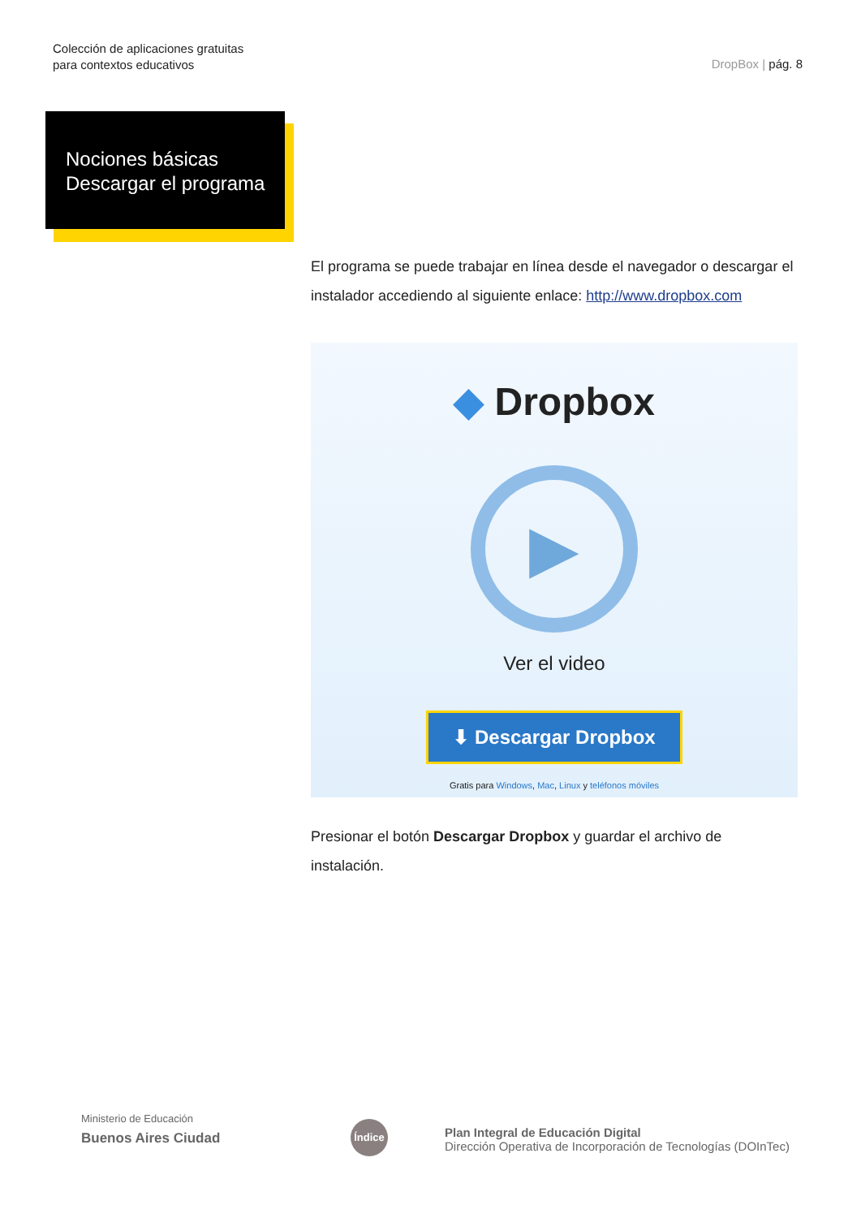Colección de aplicaciones gratuitas
para contextos educativos
DropBox | pág. 8
Nociones básicas
Descargar el programa
El programa se puede trabajar en línea desde el navegador o descargar el instalador accediendo al siguiente enlace: http://www.dropbox.com
◆ Dropbox
▶
Ver el video
⬇ Descargar Dropbox
Gratis para Windows, Mac, Linux y teléfonos móviles
Presionar el botón Descargar Dropbox y guardar el archivo de instalación.
Ministerio de Educación
Buenos Aires Ciudad
Índice
Plan Integral de Educación Digital
Dirección Operativa de Incorporación de Tecnologías (DOInTec)